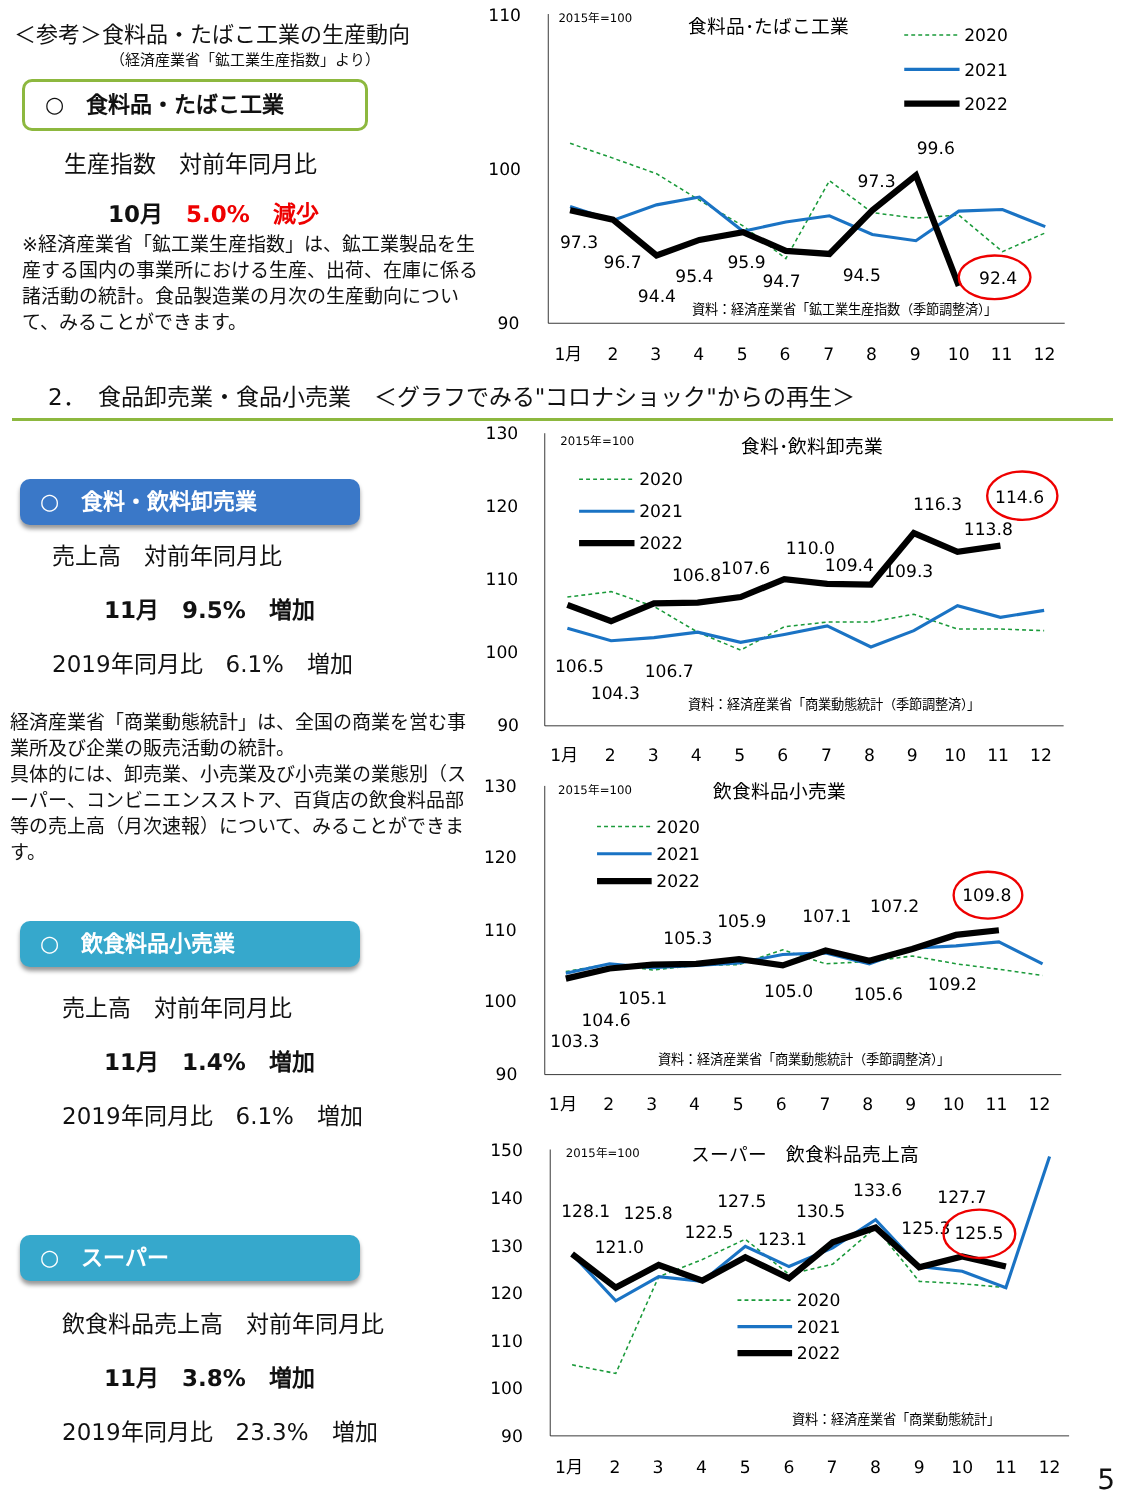＜参考＞食料品・たばこ工業の生産動向
（経済産業省「鉱工業生産指数」より）
○　食料品・たばこ工業
生産指数　対前年同月比
10月　5.0%　減少
※経済産業省「鉱工業生産指数」は、鉱工業製品を生産する国内の事業所における生産、出荷、在庫に係る諸活動の統計。食品製造業の月次の生産動向について、みることができます。
110
100
90
2015年=100
食料品･たばこ工業
1月
2
3
4
5
6
7
8
9
10
11
12
97.3
96.7
94.4
95.4
95.9
94.7
94.5
97.3
99.6
92.4
資料：経済産業省「鉱工業生産指数（季節調整済）」
2020
2021
2022
2．　食品卸売業・食品小売業　＜グラフでみる"コロナショック"からの再生＞
○　食料・飲料卸売業
売上高　対前年同月比
11月　9.5%　増加
2019年同月比　6.1%　増加
経済産業省「商業動態統計」は、全国の商業を営む事業所及び企業の販売活動の統計。
具体的には、卸売業、小売業及び小売業の業態別（スーパー、コンビニエンスストア、百貨店の飲食料品部等の売上高（月次速報）について、みることができます。
○　飲食料品小売業
売上高　対前年同月比
11月　1.4%　増加
2019年同月比　6.1%　増加
○　スーパー
飲食料品売上高　対前年同月比
11月　3.8%　増加
2019年同月比　23.3%　増加
130
120
110
100
90
2015年=100
食料･飲料卸売業
1月
2
3
4
5
6
7
8
9
10
11
12
106.5
104.3
106.7
106.8
107.6
110.0
109.4
109.3
116.3
113.8
114.6
資料：経済産業省「商業動態統計（季節調整済）」
2020
2021
2022
130
120
110
100
90
2015年=100
飲食料品小売業
1月
2
3
4
5
6
7
8
9
10
11
12
103.3
104.6
105.1
105.3
105.9
105.0
107.1
105.6
107.2
109.2
109.8
資料：経済産業省「商業動態統計（季節調整済）」
2020
2021
2022
150
140
130
120
110
100
90
2015年=100
スーパー　飲食料品売上高
1月
2
3
4
5
6
7
8
9
10
11
12
128.1
125.8
121.0
122.5
127.5
123.1
130.5
133.6
125.3
127.7
125.5
2020
2021
2022
資料：経済産業省「商業動態統計」
5